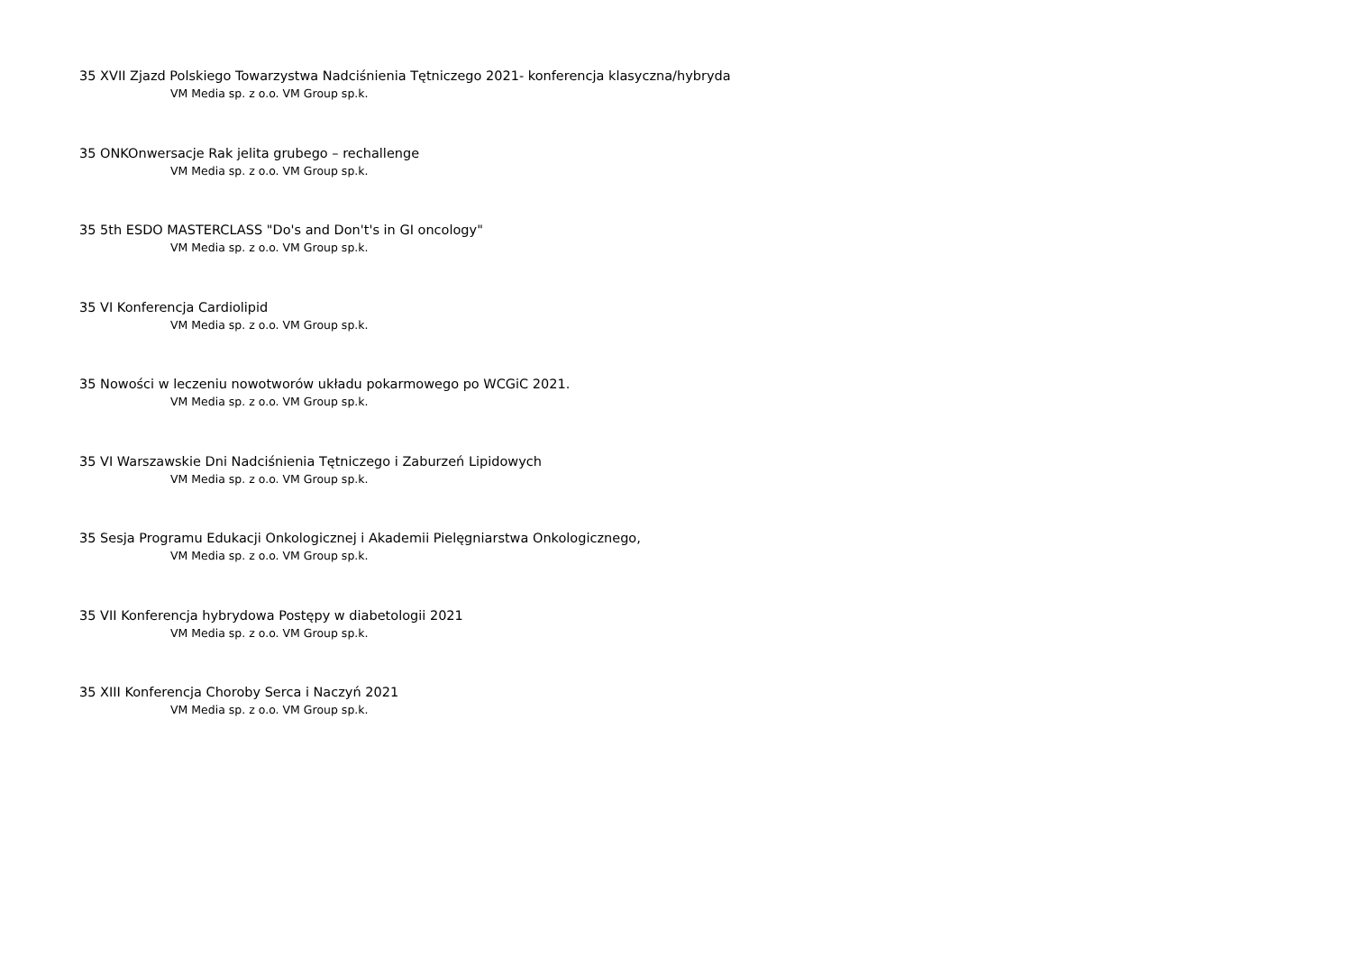35 XVII Zjazd Polskiego Towarzystwa Nadciśnienia Tętniczego 2021- konferencja klasyczna/hybryda
VM Media sp. z o.o. VM Group sp.k.
35 ONKOnwersacje Rak jelita grubego – rechallenge
VM Media sp. z o.o. VM Group sp.k.
35 5th ESDO MASTERCLASS "Do's and Don't's in GI oncology"
VM Media sp. z o.o. VM Group sp.k.
35 VI Konferencja Cardiolipid
VM Media sp. z o.o. VM Group sp.k.
35 Nowości w leczeniu nowotworów układu pokarmowego po WCGiC 2021.
VM Media sp. z o.o. VM Group sp.k.
35 VI Warszawskie Dni Nadciśnienia Tętniczego i Zaburzeń Lipidowych
VM Media sp. z o.o. VM Group sp.k.
35 Sesja Programu Edukacji Onkologicznej i Akademii Pielęgniarstwa Onkologicznego,
VM Media sp. z o.o. VM Group sp.k.
35 VII Konferencja hybrydowa Postępy w diabetologii 2021
VM Media sp. z o.o. VM Group sp.k.
35 XIII Konferencja Choroby Serca i Naczyń 2021
VM Media sp. z o.o. VM Group sp.k.